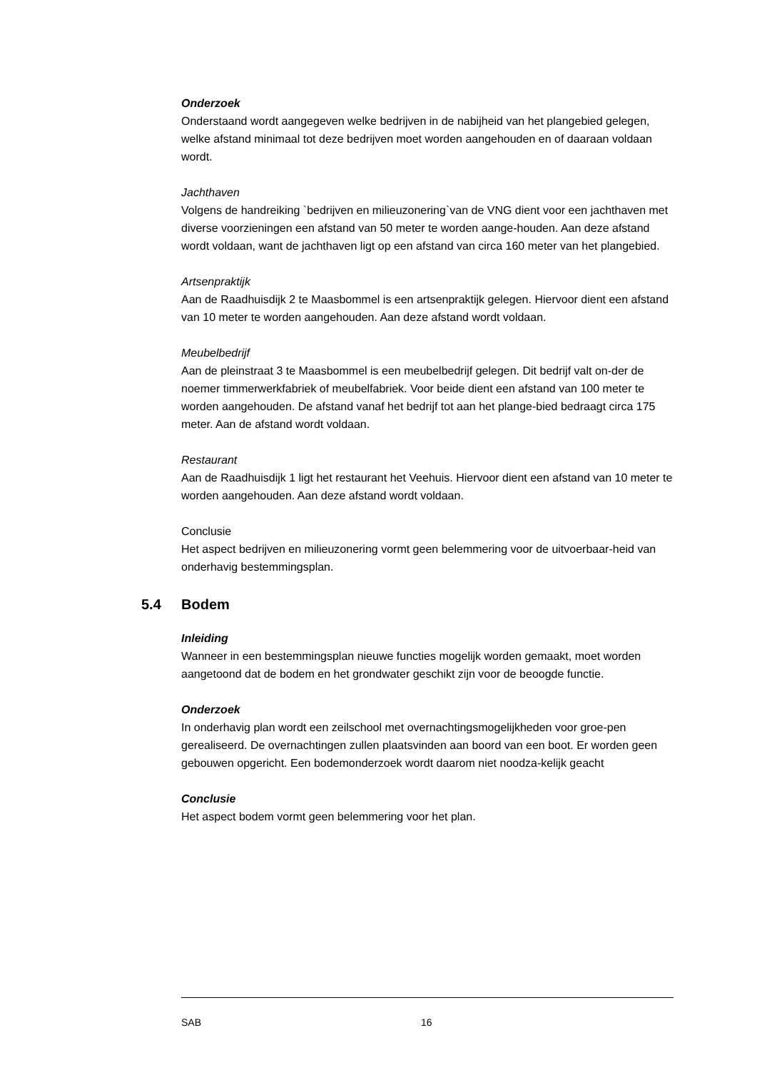Onderzoek
Onderstaand wordt aangegeven welke bedrijven in de nabijheid van het plangebied gelegen, welke afstand minimaal tot deze bedrijven moet worden aangehouden en of daaraan voldaan wordt.
Jachthaven
Volgens de handreiking `bedrijven en milieuzonering`van de VNG dient voor een jachthaven met diverse voorzieningen een afstand van 50 meter te worden aange-houden. Aan deze afstand wordt voldaan, want de jachthaven ligt op een afstand van circa 160 meter van het plangebied.
Artsenpraktijk
Aan de Raadhuisdijk 2 te Maasbommel is een artsenpraktijk gelegen. Hiervoor dient een afstand van 10 meter te worden aangehouden. Aan deze afstand wordt voldaan.
Meubelbedrijf
Aan de pleinstraat 3 te Maasbommel is een meubelbedrijf gelegen. Dit bedrijf valt on-der de noemer timmerwerkfabriek of meubelfabriek. Voor beide dient een afstand van 100 meter te worden aangehouden. De afstand vanaf het bedrijf tot aan het plange-bied bedraagt circa 175 meter. Aan de afstand wordt voldaan.
Restaurant
Aan de Raadhuisdijk 1 ligt het restaurant het Veehuis. Hiervoor dient een afstand van 10 meter te worden aangehouden. Aan deze afstand wordt voldaan.
Conclusie
Het aspect bedrijven en milieuzonering vormt geen belemmering voor de uitvoerbaar-heid van onderhavig bestemmingsplan.
5.4 Bodem
Inleiding
Wanneer in een bestemmingsplan nieuwe functies mogelijk worden gemaakt, moet worden aangetoond dat de bodem en het grondwater geschikt zijn voor de beoogde functie.
Onderzoek
In onderhavig plan wordt een zeilschool met overnachtingsmogelijkheden voor groe-pen gerealiseerd. De overnachtingen zullen plaatsvinden aan boord van een boot. Er worden geen gebouwen opgericht. Een bodemonderzoek wordt daarom niet noodza-kelijk geacht
Conclusie
Het aspect bodem vormt geen belemmering voor het plan.
SAB 16